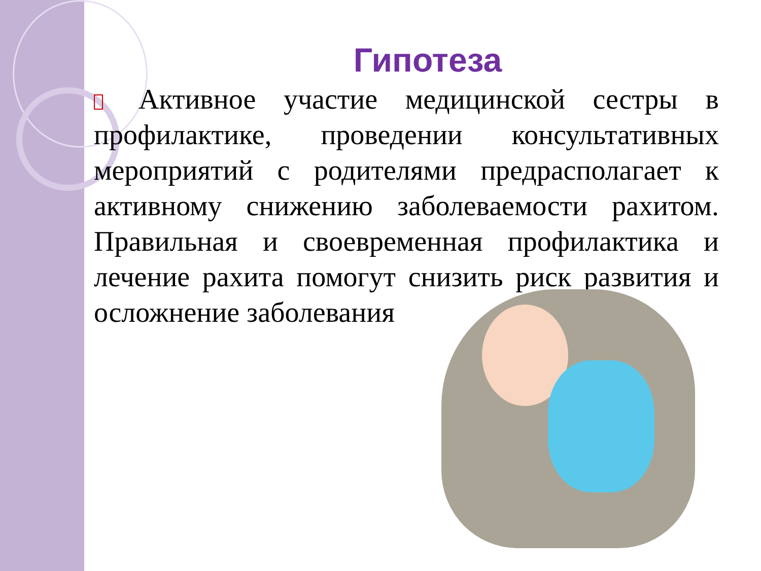Гипотеза
Активное участие медицинской сестры в профилактике, проведении консультативных мероприятий с родителями предрасполагает к активному снижению заболеваемости рахитом. Правильная и своевременная профилактика и лечение рахита помогут снизить риск развития и осложнение заболевания